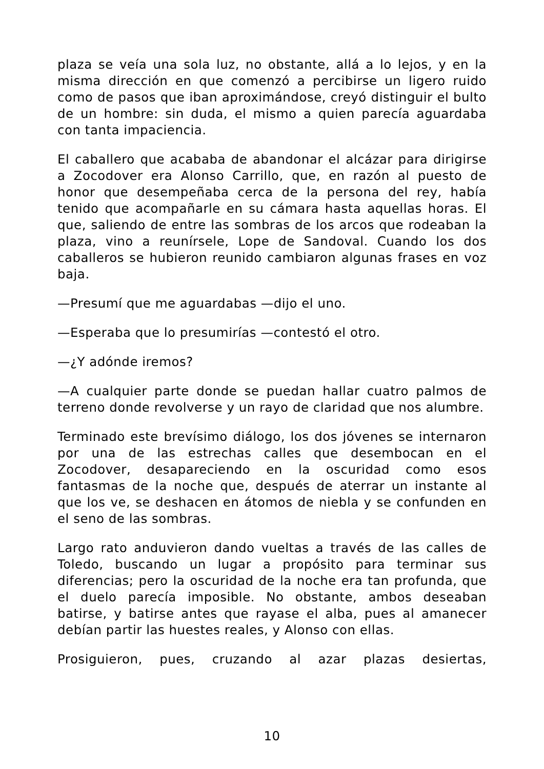plaza se veía una sola luz, no obstante, allá a lo lejos, y en la misma dirección en que comenzó a percibirse un ligero ruido como de pasos que iban aproximándose, creyó distinguir el bulto de un hombre: sin duda, el mismo a quien parecía aguardaba con tanta impaciencia.
El caballero que acababa de abandonar el alcázar para dirigirse a Zocodover era Alonso Carrillo, que, en razón al puesto de honor que desempeñaba cerca de la persona del rey, había tenido que acompañarle en su cámara hasta aquellas horas. El que, saliendo de entre las sombras de los arcos que rodeaban la plaza, vino a reunírsele, Lope de Sandoval. Cuando los dos caballeros se hubieron reunido cambiaron algunas frases en voz baja.
—Presumí que me aguardabas —dijo el uno.
—Esperaba que lo presumirías —contestó el otro.
—¿Y adónde iremos?
—A cualquier parte donde se puedan hallar cuatro palmos de terreno donde revolverse y un rayo de claridad que nos alumbre.
Terminado este brevísimo diálogo, los dos jóvenes se internaron por una de las estrechas calles que desembocan en el Zocodover, desapareciendo en la oscuridad como esos fantasmas de la noche que, después de aterrar un instante al que los ve, se deshacen en átomos de niebla y se confunden en el seno de las sombras.
Largo rato anduvieron dando vueltas a través de las calles de Toledo, buscando un lugar a propósito para terminar sus diferencias; pero la oscuridad de la noche era tan profunda, que el duelo parecía imposible. No obstante, ambos deseaban batirse, y batirse antes que rayase el alba, pues al amanecer debían partir las huestes reales, y Alonso con ellas.
Prosiguieron, pues, cruzando al azar plazas desiertas,
10